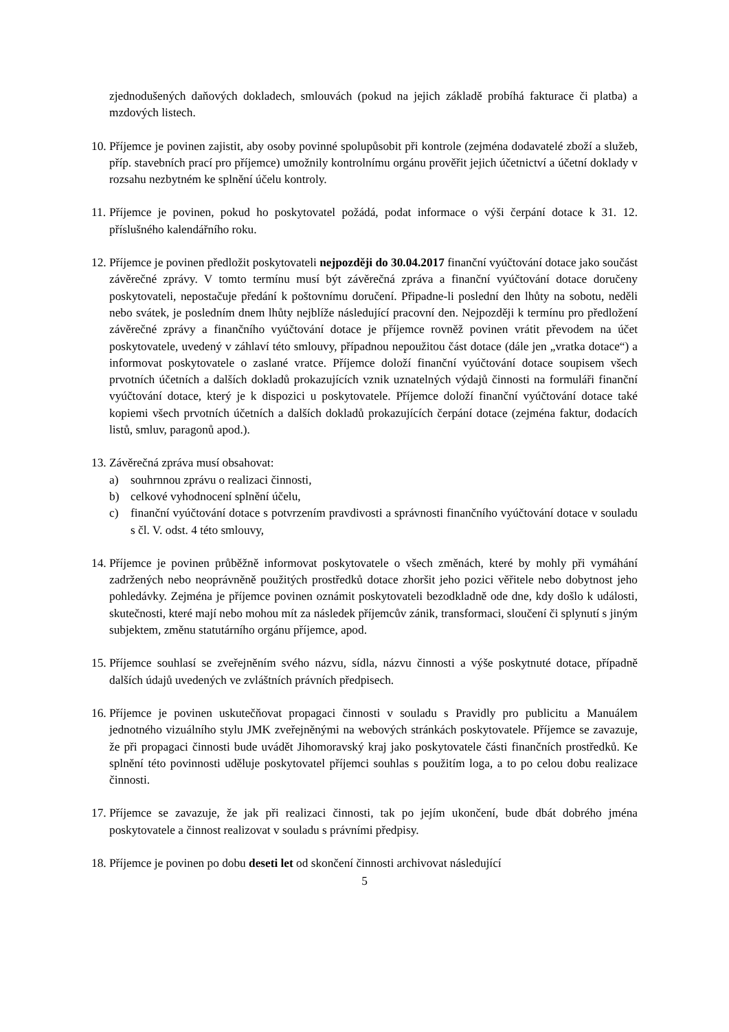zjednodušených daňových dokladech, smlouvách (pokud na jejich základě probíhá fakturace či platba) a mzdových listech.
10.
Příjemce je povinen zajistit, aby osoby povinné spolupůsobit při kontrole (zejména dodavatelé zboží a služeb, příp. stavebních prací pro příjemce) umožnily kontrolnímu orgánu prověřit jejich účetnictví a účetní doklady v rozsahu nezbytném ke splnění účelu kontroly.
11.
Příjemce je povinen, pokud ho poskytovatel požádá, podat informace o výši čerpání dotace k 31. 12. příslušného kalendářního roku.
12.
Příjemce je povinen předložit poskytovateli nejpozději do 30.04.2017 finanční vyúčtování dotace jako součást závěrečné zprávy. V tomto termínu musí být závěrečná zpráva a finanční vyúčtování dotace doručeny poskytovateli, nepostačuje předání k poštovnímu doručení. Připadne-li poslední den lhůty na sobotu, neděli nebo svátek, je posledním dnem lhůty nejblíže následující pracovní den. Nejpozději k termínu pro předložení závěrečné zprávy a finančního vyúčtování dotace je příjemce rovněž povinen vrátit převodem na účet poskytovatele, uvedený v záhlaví této smlouvy, případnou nepoužitou část dotace (dále jen „vratka dotace“) a informovat poskytovatele o zaslané vratce. Příjemce doloží finanční vyúčtování dotace soupisem všech prvotních účetních a dalších dokladů prokazujících vznik uznatelných výdajů činnosti na formuláři finanční vyúčtování dotace, který je k dispozici u poskytovatele. Příjemce doloží finanční vyúčtování dotace také kopiemi všech prvotních účetních a dalších dokladů prokazujících čerpání dotace (zejména faktur, dodacích listů, smluv, paragonů apod.).
13.
Závěrečná zpráva musí obsahovat:
a) souhrnnou zprávu o realizaci činnosti,
b) celkové vyhodnocení splnění účelu,
c) finanční vyúčtování dotace s potvrzením pravdivosti a správnosti finančního vyúčtování dotace v souladu s čl. V. odst. 4 této smlouvy,
14.
Příjemce je povinen průběžně informovat poskytovatele o všech změnách, které by mohly při vymáhání zadržených nebo neoprávněně použitých prostředků dotace zhoršit jeho pozici věřitele nebo dobytnost jeho pohledávky. Zejména je příjemce povinen oznámit poskytovateli bezodkladně ode dne, kdy došlo k události, skutečnosti, které mají nebo mohou mít za následek příjemcův zánik, transformaci, sloučení či splynutí s jiným subjektem, změnu statutárního orgánu příjemce, apod.
15.
Příjemce souhlasí se zveřejněním svého názvu, sídla, názvu činnosti a výše poskytnuté dotace, případně dalších údajů uvedených ve zvláštních právních předpisech.
16.
Příjemce je povinen uskutečňovat propagaci činnosti v souladu s Pravidly pro publicitu a Manuálem jednotného vizuálního stylu JMK zveřejněnými na webových stránkách poskytovatele. Příjemce se zavazuje, že při propagaci činnosti bude uvádět Jihomoravský kraj jako poskytovatele části finančních prostředků. Ke splnění této povinnosti uděluje poskytovatel příjemci souhlas s použitím loga, a to po celou dobu realizace činnosti.
17.
Příjemce se zavazuje, že jak při realizaci činnosti, tak po jejím ukončení, bude dbát dobrého jména poskytovatele a činnost realizovat v souladu s právními předpisy.
18.
Příjemce je povinen po dobu deseti let od skončení činnosti archivovat následující
5